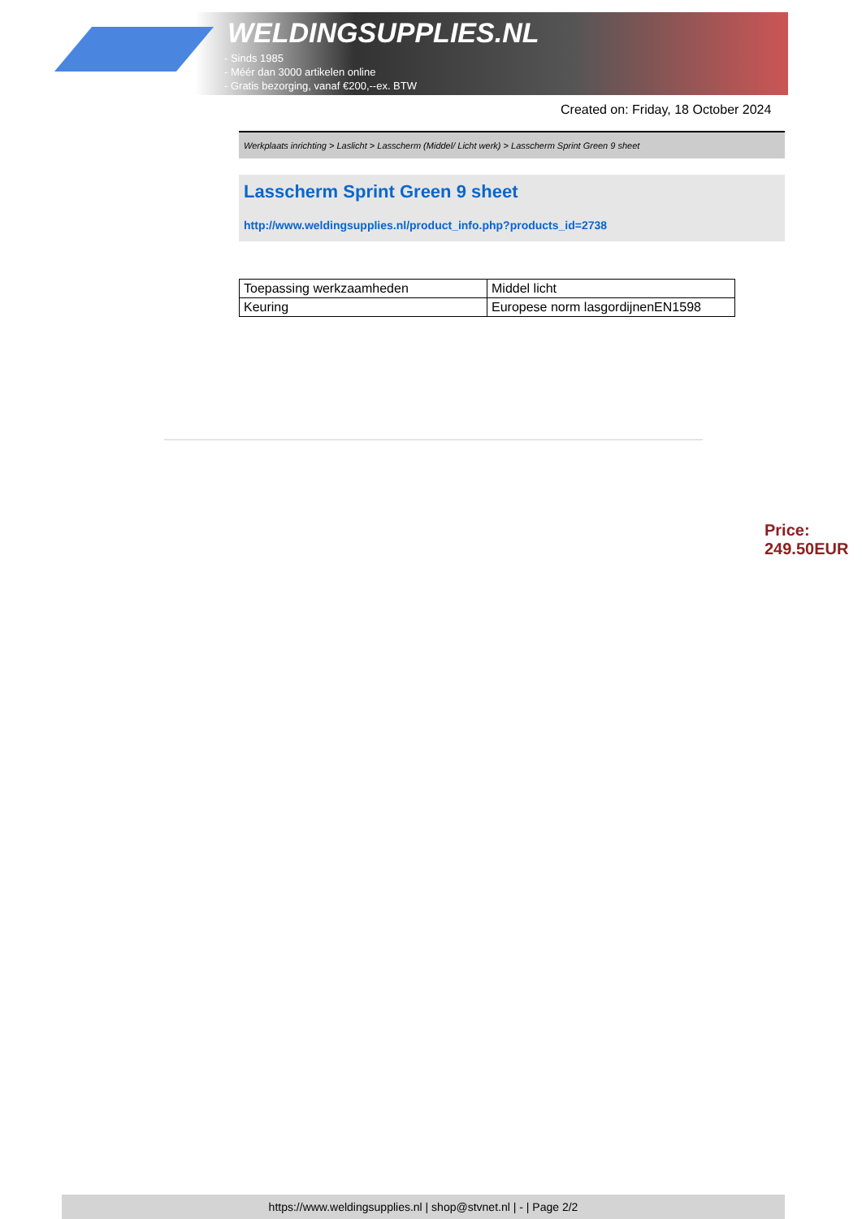WELDINGSUPPLIES.NL
- Sinds 1985
- Méér dan 3000 artikelen online
- Gratis bezorging, vanaf €200,--ex. BTW
Created on: Friday, 18 October 2024
Werkplaats inrichting > Laslicht > Lasscherm (Middel/ Licht werk) > Lasscherm Sprint Green 9 sheet
Lasscherm Sprint Green 9 sheet
http://www.weldingsupplies.nl/product_info.php?products_id=2738
| Toepassing werkzaamheden | Middel licht |
| Keuring | Europese norm lasgordijnenEN1598 |
Price: 249.50EUR
https://www.weldingsupplies.nl | shop@stvnet.nl | - | Page 2/2